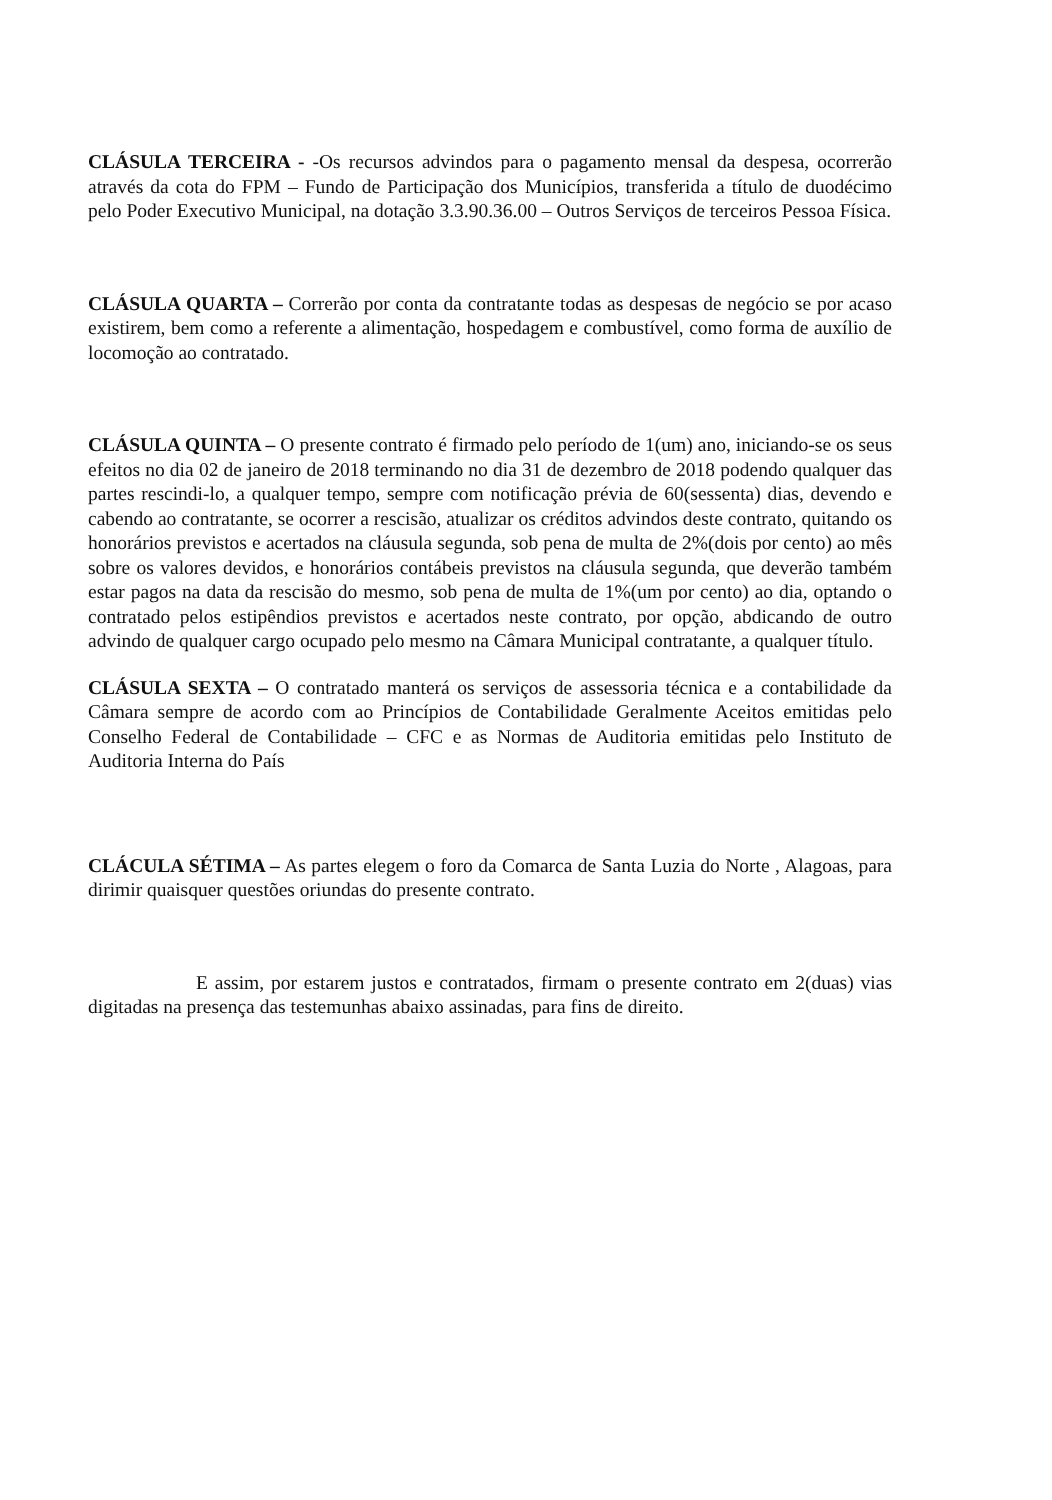CLÁSULA TERCEIRA - -Os recursos advindos para o pagamento mensal da despesa, ocorrerão através da cota do FPM – Fundo de Participação dos Municípios, transferida a título de duodécimo pelo Poder Executivo Municipal, na dotação 3.3.90.36.00 – Outros Serviços de terceiros Pessoa Física.
CLÁSULA QUARTA – Correrão por conta da contratante todas as despesas de negócio se por acaso existirem, bem como a referente a alimentação, hospedagem e combustível, como forma de auxílio de locomoção ao contratado.
CLÁSULA QUINTA – O presente contrato é firmado pelo período de 1(um) ano, iniciando-se os seus efeitos no dia 02 de janeiro de 2018 terminando no dia 31 de dezembro de 2018 podendo qualquer das partes rescindi-lo, a qualquer tempo, sempre com notificação prévia de 60(sessenta) dias, devendo e cabendo ao contratante, se ocorrer a rescisão, atualizar os créditos advindos deste contrato, quitando os honorários previstos e acertados na cláusula segunda, sob pena de multa de 2%(dois por cento) ao mês sobre os valores devidos, e honorários contábeis previstos na cláusula segunda, que deverão também estar pagos na data da rescisão do mesmo, sob pena de multa de 1%(um por cento) ao dia, optando o contratado pelos estipêndios previstos e acertados neste contrato, por opção, abdicando de outro advindo de qualquer cargo ocupado pelo mesmo na Câmara Municipal contratante, a qualquer título.
CLÁSULA SEXTA – O contratado manterá os serviços de assessoria técnica e a contabilidade da Câmara sempre de acordo com ao Princípios de Contabilidade Geralmente Aceitos emitidas pelo Conselho Federal de Contabilidade – CFC e as Normas de Auditoria emitidas pelo Instituto de Auditoria Interna do País
CLÁCULA SÉTIMA – As partes elegem o foro da Comarca de Santa Luzia do Norte , Alagoas, para dirimir quaisquer questões oriundas do presente contrato.
E assim, por estarem justos e contratados, firmam o presente contrato em 2(duas) vias digitadas na presença das testemunhas abaixo assinadas, para fins de direito.